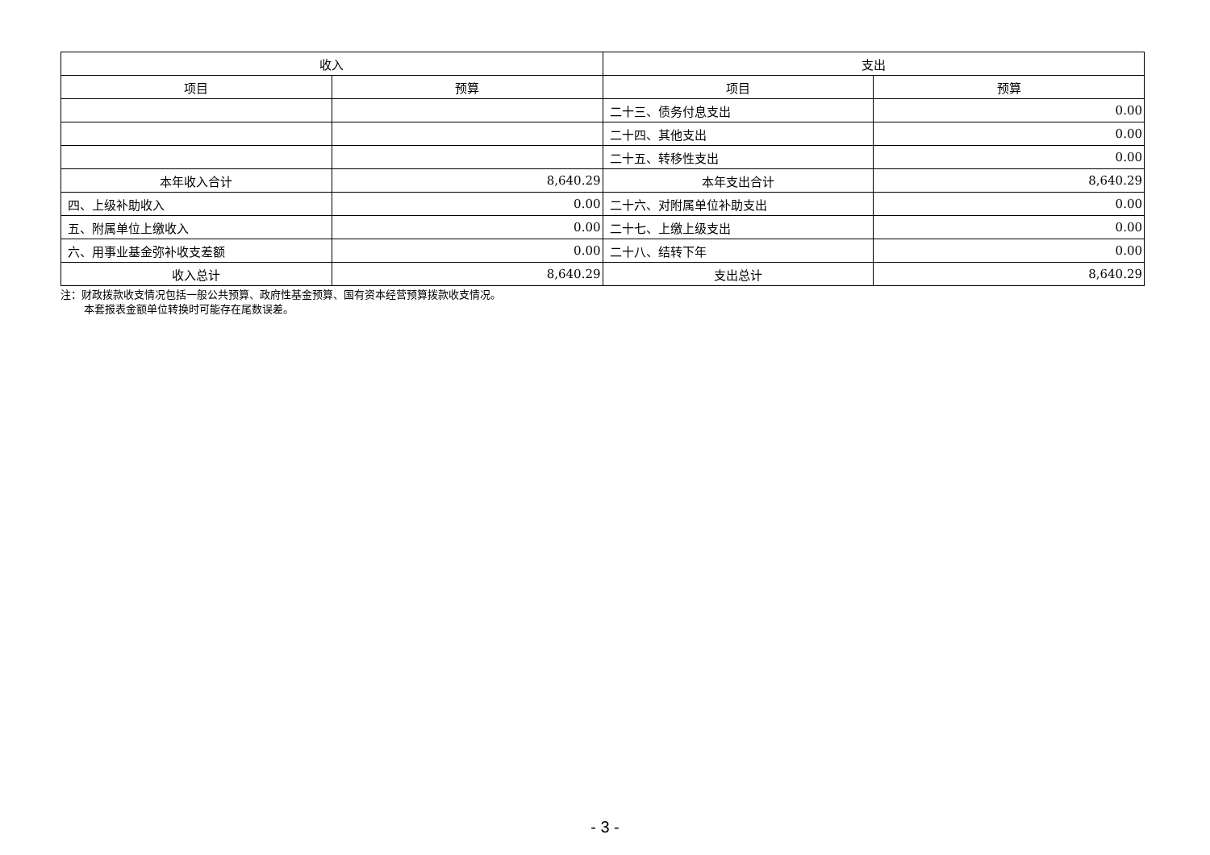| 收入 | | 支出 | |
| --- | --- | --- | --- |
| 项目 | 预算 | 项目 | 预算 |
| | | 二十三、债务付息支出 | 0.00 |
| | | 二十四、其他支出 | 0.00 |
| | | 二十五、转移性支出 | 0.00 |
| 本年收入合计 | 8,640.29 | 本年支出合计 | 8,640.29 |
| 四、上级补助收入 | 0.00 | 二十六、对附属单位补助支出 | 0.00 |
| 五、附属单位上缴收入 | 0.00 | 二十七、上缴上级支出 | 0.00 |
| 六、用事业基金弥补收支差额 | 0.00 | 二十八、结转下年 | 0.00 |
| 收入总计 | 8,640.29 | 支出总计 | 8,640.29 |
注：财政拨款收支情况包括一般公共预算、政府性基金预算、国有资本经营预算拨款收支情况。
本套报表金额单位转换时可能存在尾数误差。
- 3 -